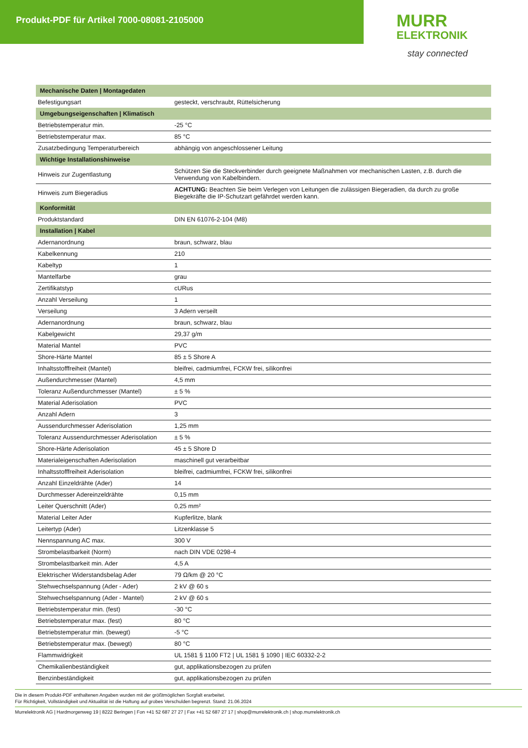Produkt-PDF für Artikel 7000-08081-2105000
MURR
ELEKTRONIK
stay connected
| Mechanische Daten / Montagedaten | |
| --- | --- |
| Befestigungsart | gesteckt, verschraubt, Rüttelsicherung |
| Umgebungseigenschaften / Klimatisch | |
| Betriebstemperatur min. | -25 °C |
| Betriebstemperatur max. | 85 °C |
| Zusatzbedingung Temperaturbereich | abhängig von angeschlossener Leitung |
| Wichtige Installationshinweise | |
| Hinweis zur Zugentlastung | Schützen Sie die Steckverbinder durch geeignete Maßnahmen vor mechanischen Lasten, z.B. durch die Verwendung von Kabelbindern. |
| Hinweis zum Biegeradius | ACHTUNG: Beachten Sie beim Verlegen von Leitungen die zulässigen Biegeradien, da durch zu große Biegekräfte die IP-Schutzart gefährdet werden kann. |
| Konformität | |
| Produktstandard | DIN EN 61076-2-104 (M8) |
| Installation / Kabel | |
| Adernanordnung | braun, schwarz, blau |
| Kabelkennung | 210 |
| Kabeltyp | 1 |
| Mantelfarbe | grau |
| Zertifikatstyp | cURus |
| Anzahl Verseilung | 1 |
| Verseilung | 3 Adern verseilt |
| Adernanordnung | braun, schwarz, blau |
| Kabelgewicht | 29,37 g/m |
| Material Mantel | PVC |
| Shore-Härte Mantel | 85 ± 5 Shore A |
| Inhaltsstofffreiheit (Mantel) | bleifrei, cadmiumfrei, FCKW frei, silikonfrei |
| Außendurchmesser (Mantel) | 4,5 mm |
| Toleranz Außendurchmesser (Mantel) | ± 5 % |
| Material Aderisolation | PVC |
| Anzahl Adern | 3 |
| Aussendurchmesser Aderisolation | 1,25 mm |
| Toleranz Aussendurchmesser Aderisolation | ± 5 % |
| Shore-Härte Aderisolation | 45 ± 5 Shore D |
| Materialeigenschaften Aderisolation | maschinell gut verarbeitbar |
| Inhaltsstofffreiheit Aderisolation | bleifrei, cadmiumfrei, FCKW frei, silikonfrei |
| Anzahl Einzeldrähte (Ader) | 14 |
| Durchmesser Adereinzeldrähte | 0,15 mm |
| Leiter Querschnitt (Ader) | 0,25 mm² |
| Material Leiter Ader | Kupferlitze, blank |
| Leitertyp (Ader) | Litzenklasse 5 |
| Nennspannung AC max. | 300 V |
| Strombelastbarkeit (Norm) | nach DIN VDE 0298-4 |
| Strombelastbarkeit min. Ader | 4,5 A |
| Elektrischer Widerstandsbelag Ader | 79 Ω/km @ 20 °C |
| Stehwechselspannung (Ader - Ader) | 2 kV @ 60 s |
| Stehwechselspannung (Ader - Mantel) | 2 kV @ 60 s |
| Betriebstemperatur min. (fest) | -30 °C |
| Betriebstemperatur max. (fest) | 80 °C |
| Betriebstemperatur min. (bewegt) | -5 °C |
| Betriebstemperatur max. (bewegt) | 80 °C |
| Flammwidrigkeit | UL 1581 § 1100 FT2 / UL 1581 § 1090 / IEC 60332-2-2 |
| Chemikalienbeständigkeit | gut, applikationsbezogen zu prüfen |
| Benzinbeständigkeit | gut, applikationsbezogen zu prüfen |
Die in diesem Produkt-PDF enthaltenen Angaben wurden mit der größtmöglichen Sorgfalt erarbeitet.
Für Richtigkeit, Vollständigkeit und Aktualität ist die Haftung auf grobes Verschulden begrenzt. Stand: 21.06.2024
Murrelektronik AG | Hardmorgenweg 19 | 8222 Beringen | Fon +41 52 687 27 27 | Fax +41 52 687 27 17 | shop@murrelektronik.ch | shop.murrelektronik.ch